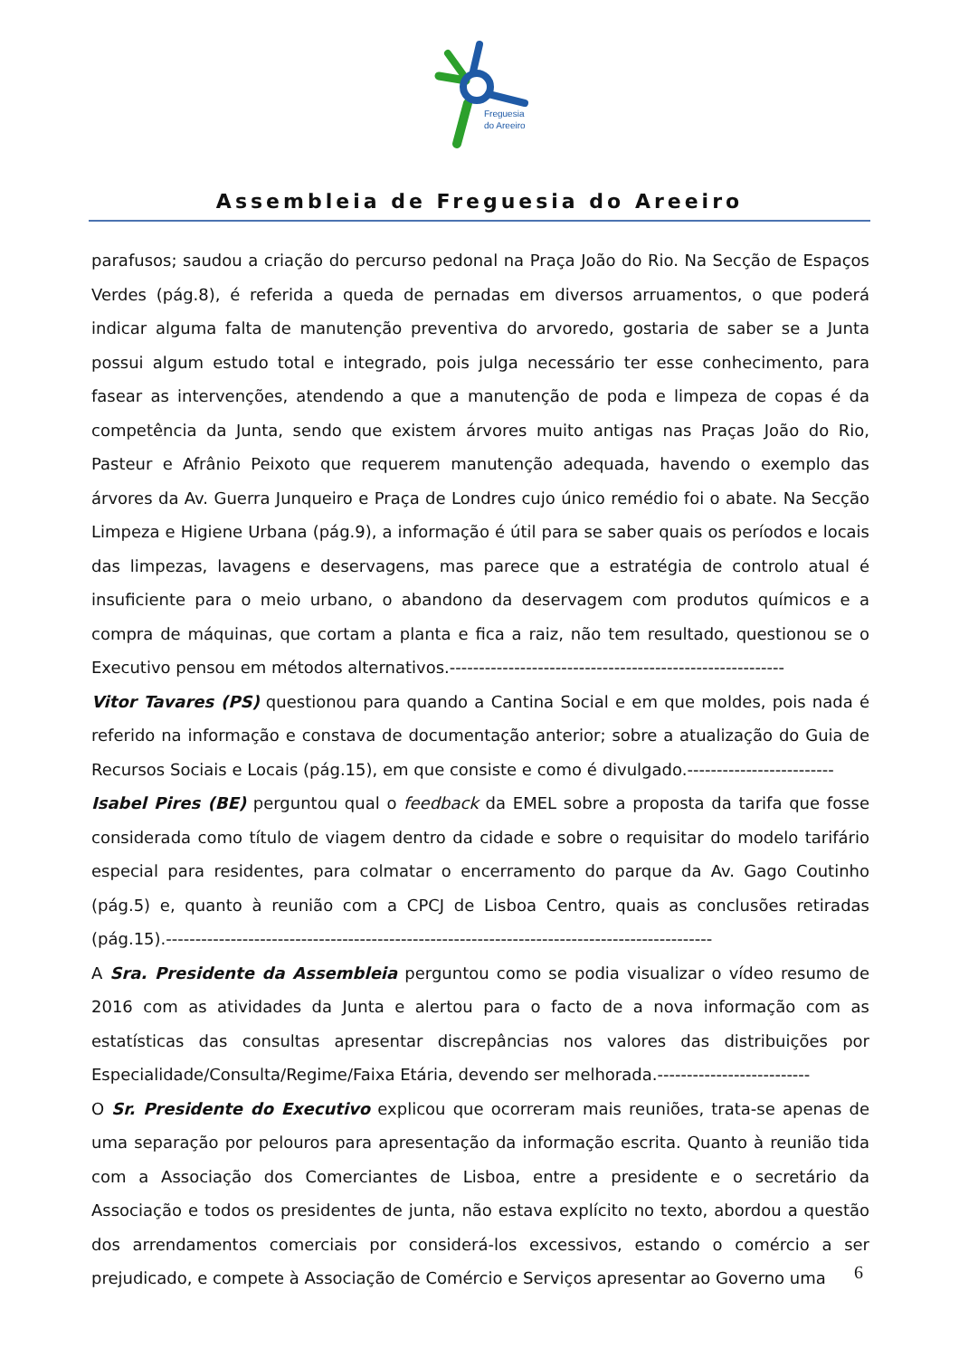Freguesia
do Areeiro
Assembleia de Freguesia do Areeiro
parafusos; saudou a criação do percurso pedonal na Praça João do Rio. Na Secção de Espaços Verdes (pág.8), é referida a queda de pernadas em diversos arruamentos, o que poderá indicar alguma falta de manutenção preventiva do arvoredo, gostaria de saber se a Junta possui algum estudo total e integrado, pois julga necessário ter esse conhecimento, para fasear as intervenções, atendendo a que a manutenção de poda e limpeza de copas é da competência da Junta, sendo que existem árvores muito antigas nas Praças João do Rio, Pasteur e Afrânio Peixoto que requerem manutenção adequada, havendo o exemplo das árvores da Av. Guerra Junqueiro e Praça de Londres cujo único remédio foi o abate. Na Secção Limpeza e Higiene Urbana (pág.9), a informação é útil para se saber quais os períodos e locais das limpezas, lavagens e deservagens, mas parece que a estratégia de controlo atual é insuficiente para o meio urbano, o abandono da deservagem com produtos químicos e a compra de máquinas, que cortam a planta e fica a raiz, não tem resultado, questionou se o Executivo pensou em métodos alternativos.---------------------------------------------------------
Vitor Tavares (PS) questionou para quando a Cantina Social e em que moldes, pois nada é referido na informação e constava de documentação anterior; sobre a atualização do Guia de Recursos Sociais e Locais (pág.15), em que consiste e como é divulgado.-------------------------
Isabel Pires (BE) perguntou qual o feedback da EMEL sobre a proposta da tarifa que fosse considerada como título de viagem dentro da cidade e sobre o requisitar do modelo tarifário especial para residentes, para colmatar o encerramento do parque da Av. Gago Coutinho (pág.5) e, quanto à reunião com a CPCJ de Lisboa Centro, quais as conclusões retiradas (pág.15).---------------------------------------------------------------------------------------------
A Sra. Presidente da Assembleia perguntou como se podia visualizar o vídeo resumo de 2016 com as atividades da Junta e alertou para o facto de a nova informação com as estatísticas das consultas apresentar discrepâncias nos valores das distribuições por Especialidade/Consulta/Regime/Faixa Etária, devendo ser melhorada.--------------------------
O Sr. Presidente do Executivo explicou que ocorreram mais reuniões, trata-se apenas de uma separação por pelouros para apresentação da informação escrita. Quanto à reunião tida com a Associação dos Comerciantes de Lisboa, entre a presidente e o secretário da Associação e todos os presidentes de junta, não estava explícito no texto, abordou a questão dos arrendamentos comerciais por considerá-los excessivos, estando o comércio a ser prejudicado, e compete à Associação de Comércio e Serviços apresentar ao Governo uma
6